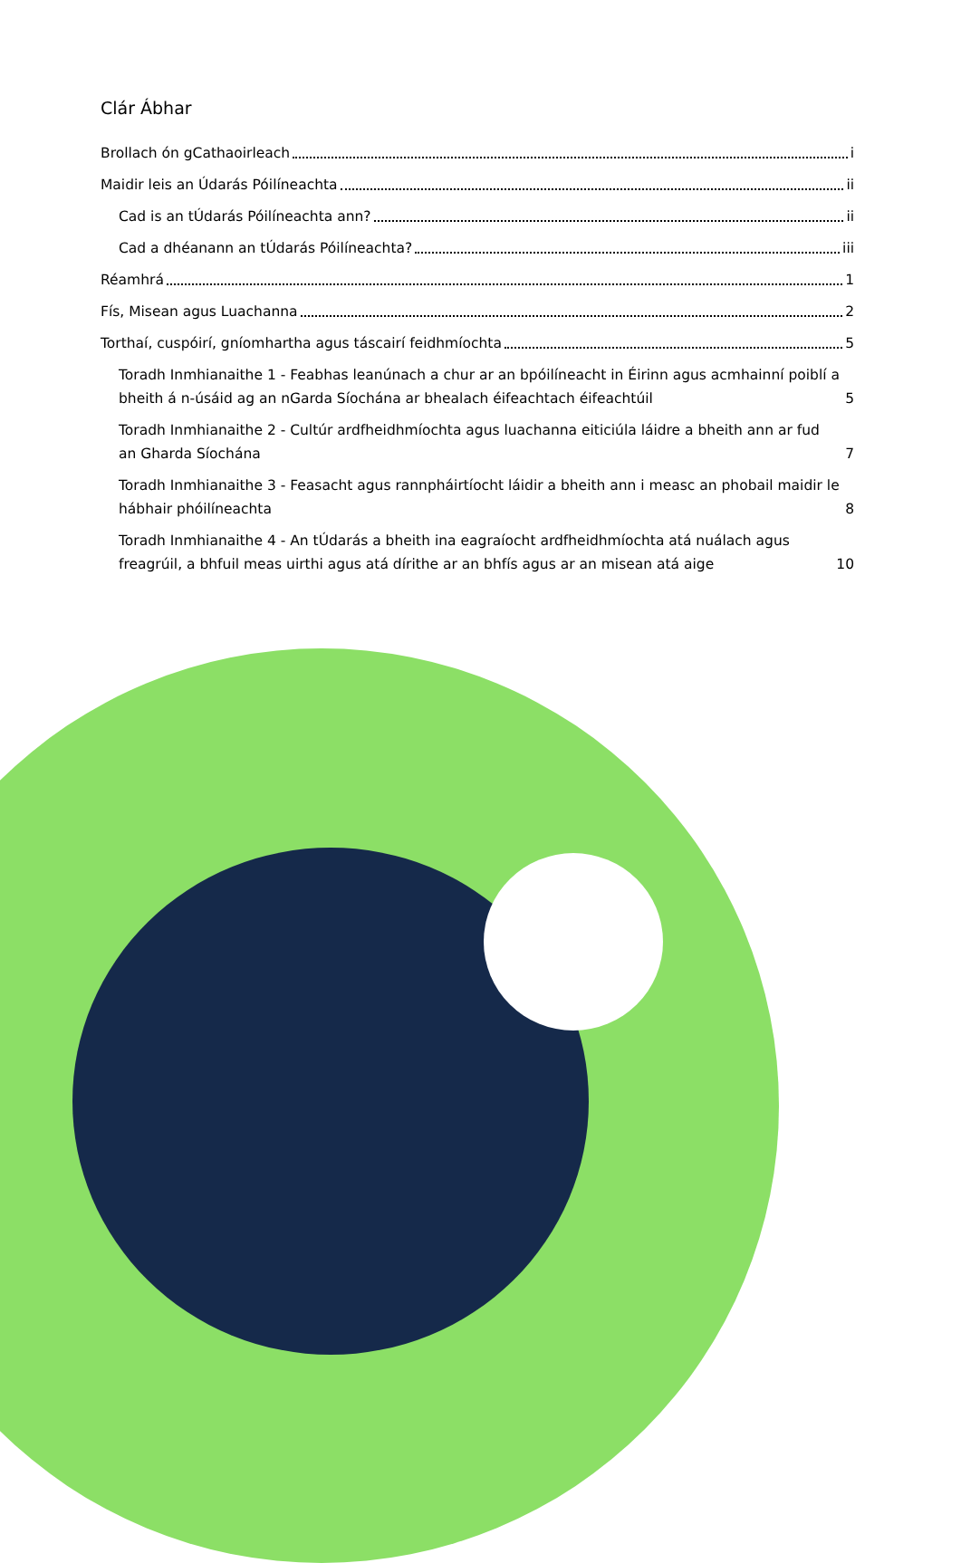Clár Ábhar
Brollach ón gCathaoirleach i
Maidir leis an Údarás Póilíneachta ii
Cad is an tÚdarás Póilíneachta ann? ii
Cad a dhéanann an tÚdarás Póilíneachta? iii
Réamhrá 1
Fís, Misean agus Luachanna 2
Torthaí, cuspóirí, gníomhartha agus táscairí feidhmíochta 5
Toradh Inmhianaithe 1 - Feabhas leanúnach a chur ar an bpóilíneacht in Éirinn agus acmhainní poiblí a bheith á n-úsáid ag an nGarda Síochána ar bhealach éifeachtach éifeachtúil 5
Toradh Inmhianaithe 2 - Cultúr ardfheidhmíochta agus luachanna eiticiúla láidre a bheith ann ar fud an Gharda Síochána 7
Toradh Inmhianaithe 3 - Feasacht agus rannpháirtíocht láidir a bheith ann i measc an phobail maidir le hábhair phóilíneachta 8
Toradh Inmhianaithe 4 - An tÚdarás a bheith ina eagraíocht ardfheidhmíochta atá nuálach agus freagrúil, a bhfuil meas uirthi agus atá dírithe ar an bhfís agus ar an misean atá aige 10